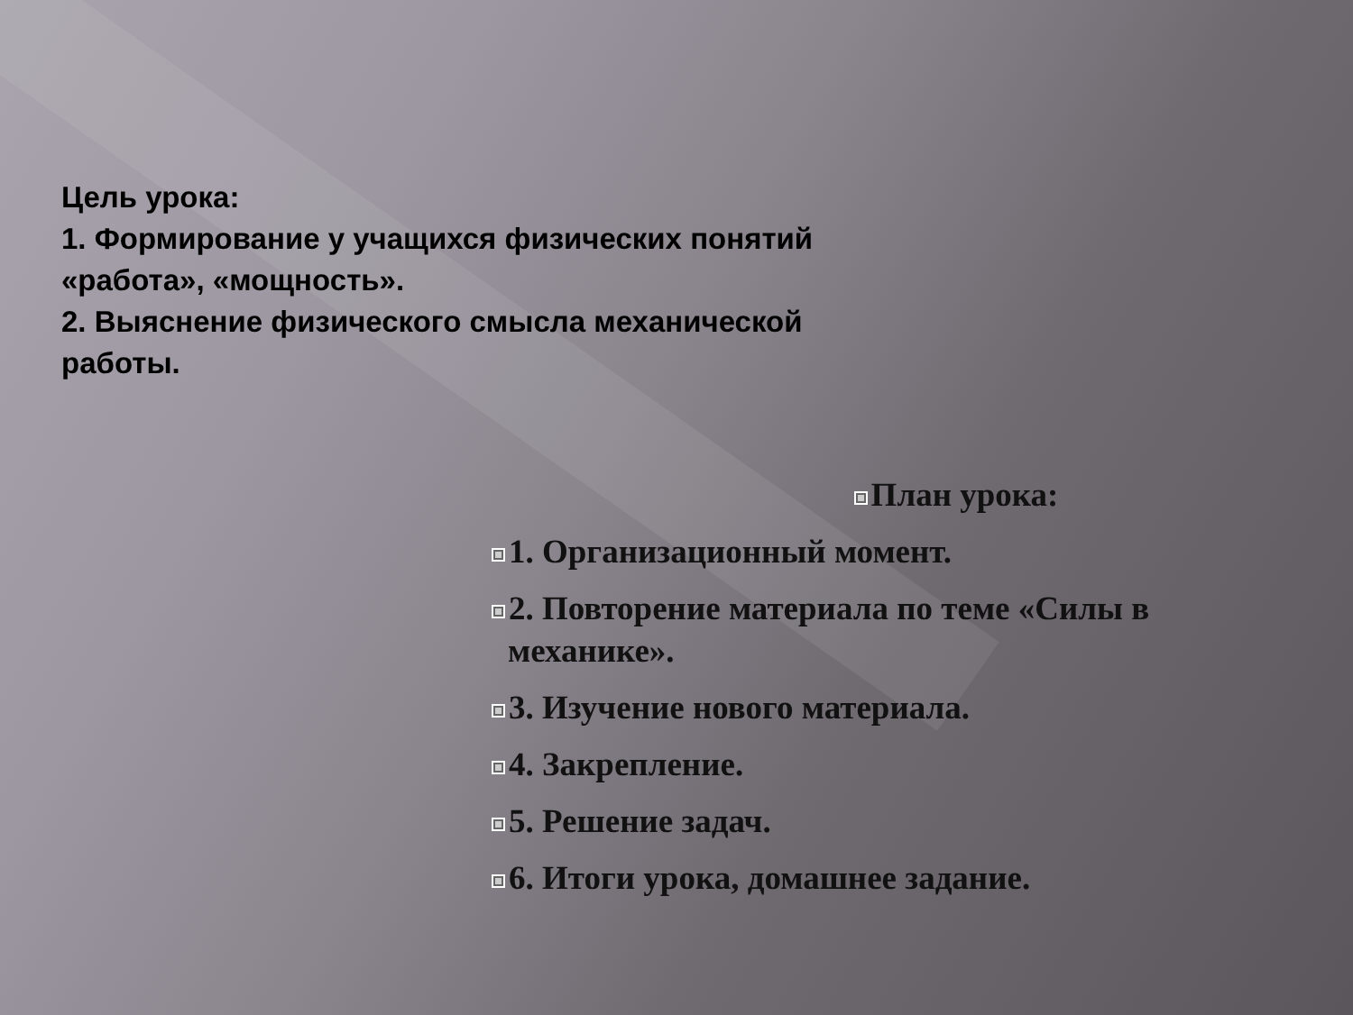Цель урока:
1. Формирование у учащихся физических понятий «работа», «мощность».
2. Выяснение физического смысла механической работы.
План урока:
1. Организационный момент.
2. Повторение материала по теме «Силы в
механике».
3. Изучение нового материала.
4. Закрепление.
5. Решение задач.
6. Итоги урока, домашнее задание.